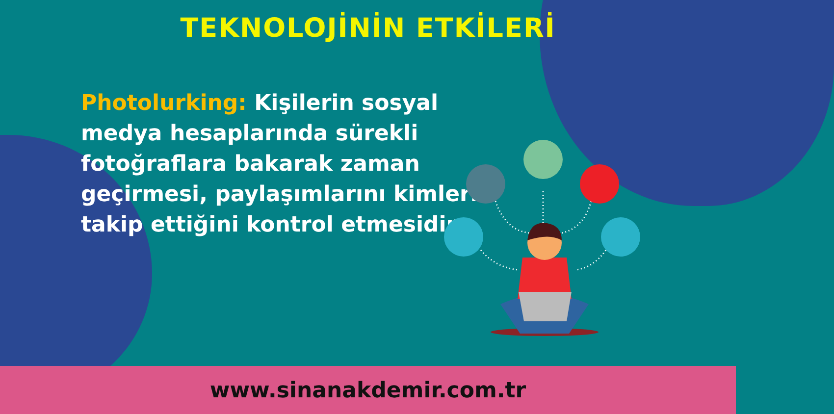TEKNOLOJİNİN ETKİLERİ
Photolurking: Kişilerin sosyal medya hesaplarında sürekli fotoğraflara bakarak zaman geçirmesi, paylaşımlarını kimlerin takip ettiğini kontrol etmesidir.
www.sinanakdemir.com.tr